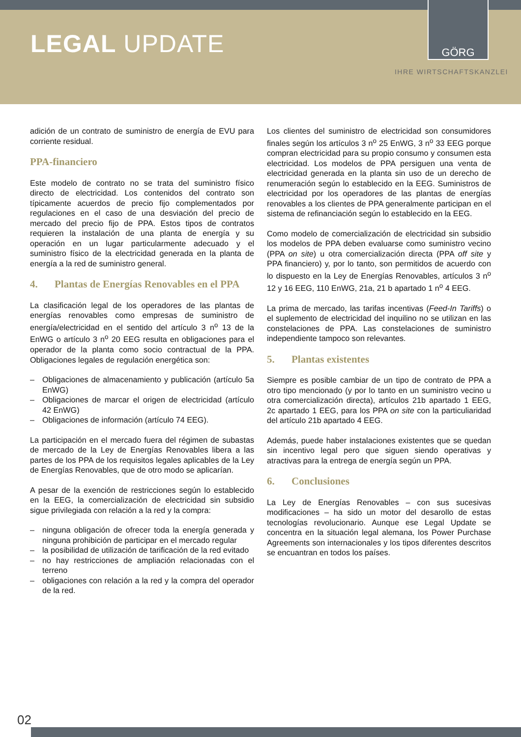LEGAL UPDATE
GÖRG
IHRE WIRTSCHAFTSKANZLEI
adición de un contrato de suministro de energía de EVU para corriente residual.
PPA-financiero
Este modelo de contrato no se trata del suministro físico directo de electricidad. Los contenidos del contrato son típicamente acuerdos de precio fijo complementados por regulaciones en el caso de una desviación del precio de mercado del precio fijo de PPA. Estos tipos de contratos requieren la instalación de una planta de energía y su operación en un lugar particularmente adecuado y el suministro físico de la electricidad generada en la planta de energía a la red de suministro general.
4. Plantas de Energías Renovables en el PPA
La clasificación legal de los operadores de las plantas de energías renovables como empresas de suministro de energía/electricidad en el sentido del artículo 3 n<sup>o</sup> 13 de la EnWG o artículo 3 n<sup>o</sup> 20 EEG resulta en obligaciones para el operador de la planta como socio contractual de la PPA. Obligaciones legales de regulación energética son:
– Obligaciones de almacenamiento y publicación (artículo 5a EnWG)
– Obligaciones de marcar el origen de electricidad (artículo 42 EnWG)
– Obligaciones de información (artículo 74 EEG).
La participación en el mercado fuera del régimen de subastas de mercado de la Ley de Energías Renovables libera a las partes de los PPA de los requisitos legales aplicables de la Ley de Energías Renovables, que de otro modo se aplicarían.
A pesar de la exención de restricciones según lo establecido en la EEG, la comercialización de electricidad sin subsidio sigue privilegiada con relación a la red y la compra:
– ninguna obligación de ofrecer toda la energía generada y ninguna prohibición de participar en el mercado regular
– la posibilidad de utilización de tarificación de la red evitado
– no hay restricciones de ampliación relacionadas con el terreno
– obligaciones con relación a la red y la compra del operador de la red.
Los clientes del suministro de electricidad son consumidores finales según los artículos 3 n<sup>o</sup> 25 EnWG, 3 n<sup>o</sup> 33 EEG porque compran electricidad para su propio consumo y consumen esta electricidad. Los modelos de PPA persiguen una venta de electricidad generada en la planta sin uso de un derecho de renumeración según lo establecido en la EEG. Suministros de electricidad por los operadores de las plantas de energías renovables a los clientes de PPA generalmente participan en el sistema de refinanciación según lo establecido en la EEG.
Como modelo de comercialización de electricidad sin subsidio los modelos de PPA deben evaluarse como suministro vecino (PPA on site) u otra comercialización directa (PPA off site y PPA financiero) y, por lo tanto, son permitidos de acuerdo con lo dispuesto en la Ley de Energías Renovables, artículos 3 n<sup>o</sup> 12 y 16 EEG, 110 EnWG, 21a, 21 b apartado 1 n<sup>o</sup> 4 EEG.
La prima de mercado, las tarifas incentivas (Feed-In Tariffs) o el suplemento de electricidad del inquilino no se utilizan en las constelaciones de PPA. Las constelaciones de suministro independiente tampoco son relevantes.
5. Plantas existentes
Siempre es posible cambiar de un tipo de contrato de PPA a otro tipo mencionado (y por lo tanto en un suministro vecino u otra comercialización directa), artículos 21b apartado 1 EEG, 2c apartado 1 EEG, para los PPA on site con la particuliaridad del artículo 21b apartado 4 EEG.
Además, puede haber instalaciones existentes que se quedan sin incentivo legal pero que siguen siendo operativas y atractivas para la entrega de energía según un PPA.
6. Conclusiones
La Ley de Energías Renovables – con sus sucesivas modificaciones – ha sido un motor del desarollo de estas tecnologías revolucionario. Aunque ese Legal Update se concentra en la situación legal alemana, los Power Purchase Agreements son internacionales y los tipos diferentes descritos se encuantran en todos los países.
02